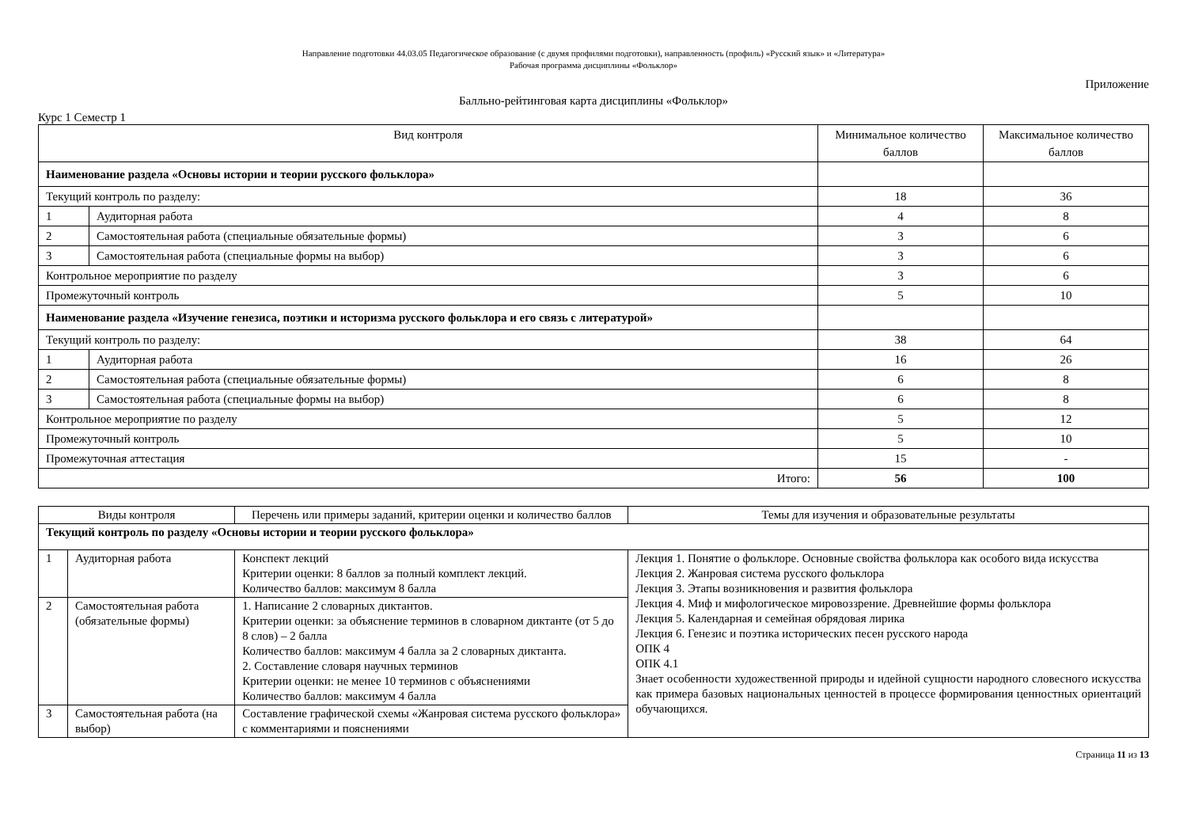Направление подготовки 44.03.05 Педагогическое образование (с двумя профилями подготовки), направленность (профиль) «Русский язык» и «Литература»
Рабочая программа дисциплины «Фольклор»
Приложение
Балльно-рейтинговая карта дисциплины «Фольклор»
Курс 1 Семестр 1
| Вид контроля | | Минимальное количество баллов | Максимальное количество баллов |
| --- | --- | --- | --- |
| Наименование раздела «Основы истории и теории русского фольклора» | | | |
| Текущий контроль по разделу: | | 18 | 36 |
| 1 | Аудиторная работа | 4 | 8 |
| 2 | Самостоятельная работа (специальные обязательные формы) | 3 | 6 |
| 3 | Самостоятельная работа (специальные формы на выбор) | 3 | 6 |
| Контрольное мероприятие по разделу | | 3 | 6 |
| Промежуточный контроль | | 5 | 10 |
| Наименование раздела «Изучение генезиса, поэтики и историзма русского фольклора и его связь с литературой» | | | |
| Текущий контроль по разделу: | | 38 | 64 |
| 1 | Аудиторная работа | 16 | 26 |
| 2 | Самостоятельная работа (специальные обязательные формы) | 6 | 8 |
| 3 | Самостоятельная работа (специальные формы на выбор) | 6 | 8 |
| Контрольное мероприятие по разделу | | 5 | 12 |
| Промежуточный контроль | | 5 | 10 |
| Промежуточная аттестация | | 15 | - |
| Итого: | | 56 | 100 |
| Виды контроля | | Перечень или примеры заданий, критерии оценки и количество баллов | Темы для изучения и образовательные результаты |
| --- | --- | --- | --- |
| Текущий контроль по разделу «Основы истории и теории русского фольклора» | | | |
| 1 | Аудиторная работа | Конспект лекций Критерии оценки: 8 баллов за полный комплект лекций. Количество баллов: максимум 8 балла | Лекция 1. Понятие о фольклоре. Основные свойства фольклора как особого вида искусства Лекция 2. Жанровая система русского фольклора Лекция 3. Этапы возникновения и развития фольклора Лекция 4. Миф и мифологическое мировоззрение. Древнейшие формы фольклора Лекция 5. Календарная и семейная обрядовая лирика Лекция 6. Генезис и поэтика исторических песен русского народа ОПК 4 ОПК 4.1 Знает особенности художественной природы и идейной сущности народного словесного искусства как примера базовых национальных ценностей в процессе формирования ценностных ориентаций обучающихся. |
| 2 | Самостоятельная работа (обязательные формы) | 1. Написание 2 словарных диктантов. Критерии оценки: за объяснение терминов в словарном диктанте (от 5 до 8 слов) – 2 балла Количество баллов: максимум 4 балла за 2 словарных диктанта. 2. Составление словаря научных терминов Критерии оценки: не менее 10 терминов с объяснениями Количество баллов: максимум 4 балла | |
| 3 | Самостоятельная работа (на выбор) | Составление графической схемы «Жанровая система русского фольклора» с комментариями и пояснениями | |
Страница 11 из 13